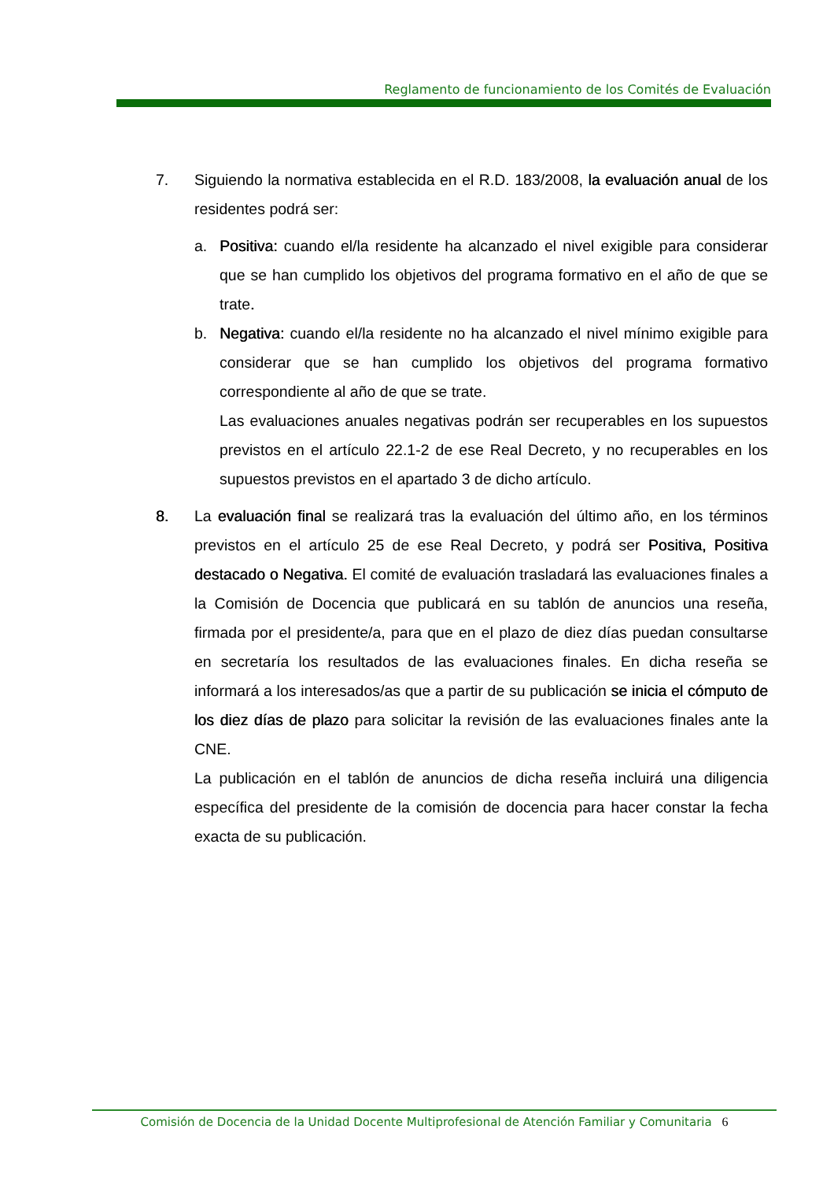Reglamento de funcionamiento de los Comités de Evaluación
7. Siguiendo la normativa establecida en el R.D. 183/2008, la evaluación anual de los residentes podrá ser:
a. Positiva: cuando el/la residente ha alcanzado el nivel exigible para considerar que se han cumplido los objetivos del programa formativo en el año de que se trate.
b. Negativa: cuando el/la residente no ha alcanzado el nivel mínimo exigible para considerar que se han cumplido los objetivos del programa formativo correspondiente al año de que se trate.
Las evaluaciones anuales negativas podrán ser recuperables en los supuestos previstos en el artículo 22.1-2 de ese Real Decreto, y no recuperables en los supuestos previstos en el apartado 3 de dicho artículo.
8. La evaluación final se realizará tras la evaluación del último año, en los términos previstos en el artículo 25 de ese Real Decreto, y podrá ser Positiva, Positiva destacado o Negativa. El comité de evaluación trasladará las evaluaciones finales a la Comisión de Docencia que publicará en su tablón de anuncios una reseña, firmada por el presidente/a, para que en el plazo de diez días puedan consultarse en secretaría los resultados de las evaluaciones finales. En dicha reseña se informará a los interesados/as que a partir de su publicación se inicia el cómputo de los diez días de plazo para solicitar la revisión de las evaluaciones finales ante la CNE.
La publicación en el tablón de anuncios de dicha reseña incluirá una diligencia específica del presidente de la comisión de docencia para hacer constar la fecha exacta de su publicación.
Comisión de Docencia de la Unidad Docente Multiprofesional de Atención Familiar y Comunitaria 6